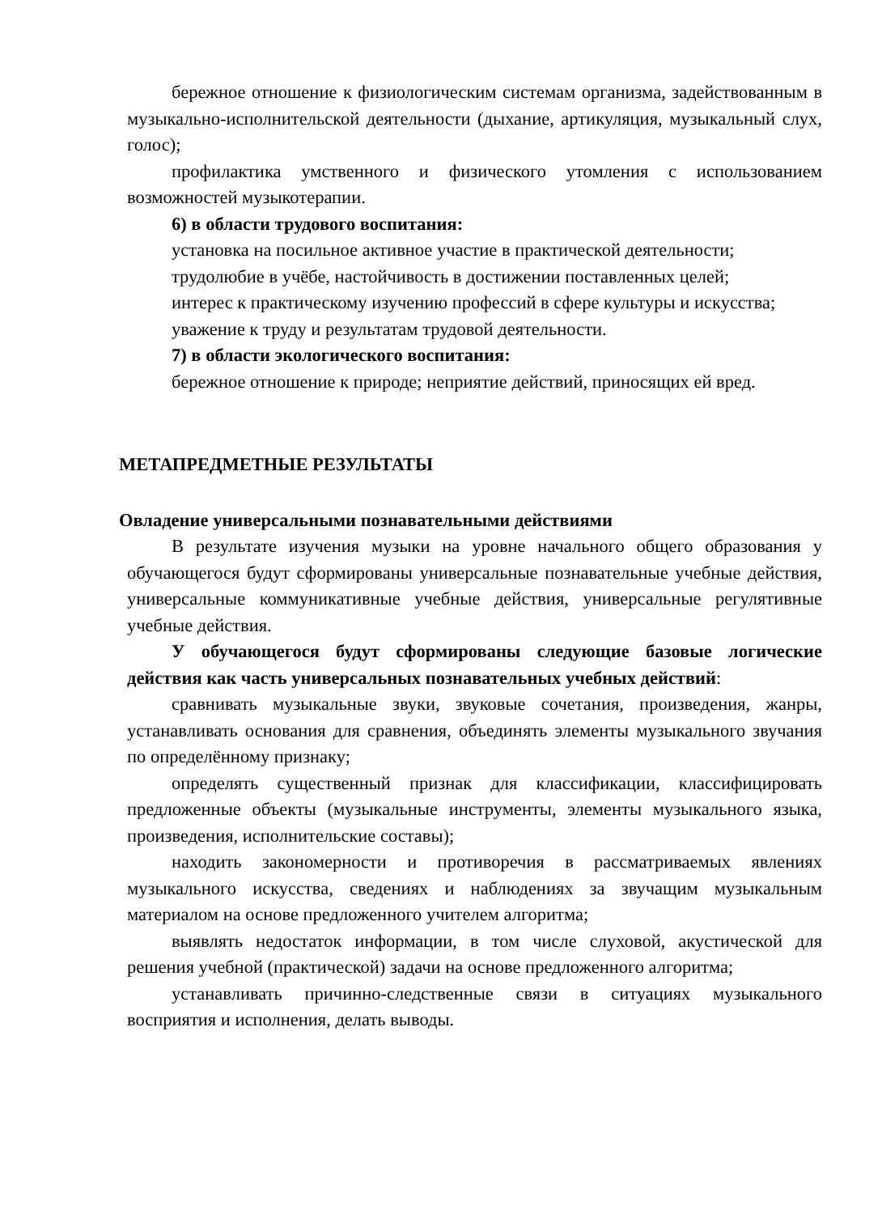бережное отношение к физиологическим системам организма, задействованным в музыкально-исполнительской деятельности (дыхание, артикуляция, музыкальный слух, голос);
профилактика умственного и физического утомления с использованием возможностей музыкотерапии.
6) в области трудового воспитания:
установка на посильное активное участие в практической деятельности;
трудолюбие в учёбе, настойчивость в достижении поставленных целей;
интерес к практическому изучению профессий в сфере культуры и искусства;
уважение к труду и результатам трудовой деятельности.
7) в области экологического воспитания:
бережное отношение к природе; неприятие действий, приносящих ей вред.
МЕТАПРЕДМЕТНЫЕ РЕЗУЛЬТАТЫ
Овладение универсальными познавательными действиями
В результате изучения музыки на уровне начального общего образования у обучающегося будут сформированы универсальные познавательные учебные действия, универсальные коммуникативные учебные действия, универсальные регулятивные учебные действия.
У обучающегося будут сформированы следующие базовые логические действия как часть универсальных познавательных учебных действий:
сравнивать музыкальные звуки, звуковые сочетания, произведения, жанры, устанавливать основания для сравнения, объединять элементы музыкального звучания по определённому признаку;
определять существенный признак для классификации, классифицировать предложенные объекты (музыкальные инструменты, элементы музыкального языка, произведения, исполнительские составы);
находить закономерности и противоречия в рассматриваемых явлениях музыкального искусства, сведениях и наблюдениях за звучащим музыкальным материалом на основе предложенного учителем алгоритма;
выявлять недостаток информации, в том числе слуховой, акустической для решения учебной (практической) задачи на основе предложенного алгоритма;
устанавливать причинно-следственные связи в ситуациях музыкального восприятия и исполнения, делать выводы.